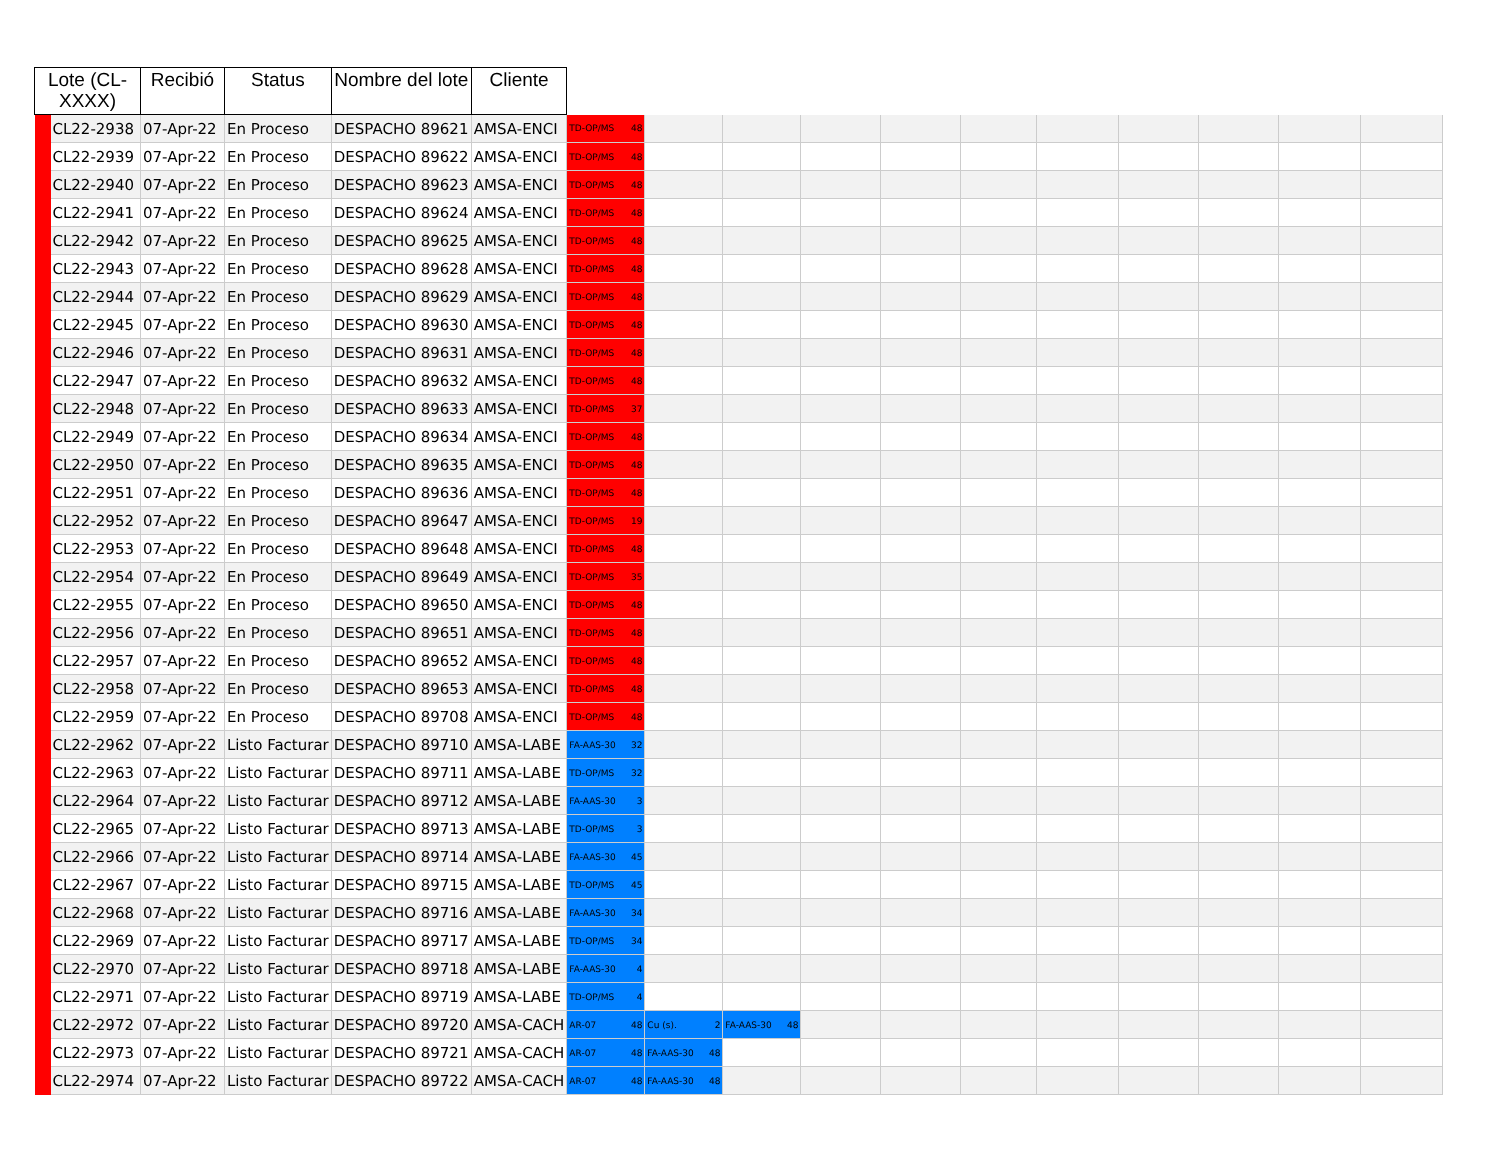| Lote (CL-XXXX) | | Recibió | Status | Nombre del lote | Cliente | | | | | | | | | | | |
| | CL22-2938 | 07-Apr-22 | En Proceso | DESPACHO 89621 | AMSA-ENCI | TD-OP/MS 48 | | | | | | | | | | |
| | CL22-2939 | 07-Apr-22 | En Proceso | DESPACHO 89622 | AMSA-ENCI | TD-OP/MS 48 | | | | | | | | | | |
| | CL22-2940 | 07-Apr-22 | En Proceso | DESPACHO 89623 | AMSA-ENCI | TD-OP/MS 48 | | | | | | | | | | |
| | CL22-2941 | 07-Apr-22 | En Proceso | DESPACHO 89624 | AMSA-ENCI | TD-OP/MS 48 | | | | | | | | | | |
| | CL22-2942 | 07-Apr-22 | En Proceso | DESPACHO 89625 | AMSA-ENCI | TD-OP/MS 48 | | | | | | | | | | |
| | CL22-2943 | 07-Apr-22 | En Proceso | DESPACHO 89628 | AMSA-ENCI | TD-OP/MS 48 | | | | | | | | | | |
| | CL22-2944 | 07-Apr-22 | En Proceso | DESPACHO 89629 | AMSA-ENCI | TD-OP/MS 48 | | | | | | | | | | |
| | CL22-2945 | 07-Apr-22 | En Proceso | DESPACHO 89630 | AMSA-ENCI | TD-OP/MS 48 | | | | | | | | | | |
| | CL22-2946 | 07-Apr-22 | En Proceso | DESPACHO 89631 | AMSA-ENCI | TD-OP/MS 48 | | | | | | | | | | |
| | CL22-2947 | 07-Apr-22 | En Proceso | DESPACHO 89632 | AMSA-ENCI | TD-OP/MS 48 | | | | | | | | | | |
| | CL22-2948 | 07-Apr-22 | En Proceso | DESPACHO 89633 | AMSA-ENCI | TD-OP/MS 37 | | | | | | | | | | |
| | CL22-2949 | 07-Apr-22 | En Proceso | DESPACHO 89634 | AMSA-ENCI | TD-OP/MS 48 | | | | | | | | | | |
| | CL22-2950 | 07-Apr-22 | En Proceso | DESPACHO 89635 | AMSA-ENCI | TD-OP/MS 48 | | | | | | | | | | |
| | CL22-2951 | 07-Apr-22 | En Proceso | DESPACHO 89636 | AMSA-ENCI | TD-OP/MS 48 | | | | | | | | | | |
| | CL22-2952 | 07-Apr-22 | En Proceso | DESPACHO 89647 | AMSA-ENCI | TD-OP/MS 19 | | | | | | | | | | |
| | CL22-2953 | 07-Apr-22 | En Proceso | DESPACHO 89648 | AMSA-ENCI | TD-OP/MS 48 | | | | | | | | | | |
| | CL22-2954 | 07-Apr-22 | En Proceso | DESPACHO 89649 | AMSA-ENCI | TD-OP/MS 35 | | | | | | | | | | |
| | CL22-2955 | 07-Apr-22 | En Proceso | DESPACHO 89650 | AMSA-ENCI | TD-OP/MS 48 | | | | | | | | | | |
| | CL22-2956 | 07-Apr-22 | En Proceso | DESPACHO 89651 | AMSA-ENCI | TD-OP/MS 48 | | | | | | | | | | |
| | CL22-2957 | 07-Apr-22 | En Proceso | DESPACHO 89652 | AMSA-ENCI | TD-OP/MS 48 | | | | | | | | | | |
| | CL22-2958 | 07-Apr-22 | En Proceso | DESPACHO 89653 | AMSA-ENCI | TD-OP/MS 48 | | | | | | | | | | |
| | CL22-2959 | 07-Apr-22 | En Proceso | DESPACHO 89708 | AMSA-ENCI | TD-OP/MS 48 | | | | | | | | | | |
| | CL22-2962 | 07-Apr-22 | Listo Facturar | DESPACHO 89710 | AMSA-LABE | FA-AAS-30 32 | | | | | | | | | | |
| | CL22-2963 | 07-Apr-22 | Listo Facturar | DESPACHO 89711 | AMSA-LABE | TD-OP/MS 32 | | | | | | | | | | |
| | CL22-2964 | 07-Apr-22 | Listo Facturar | DESPACHO 89712 | AMSA-LABE | FA-AAS-30 3 | | | | | | | | | | |
| | CL22-2965 | 07-Apr-22 | Listo Facturar | DESPACHO 89713 | AMSA-LABE | TD-OP/MS 3 | | | | | | | | | | |
| | CL22-2966 | 07-Apr-22 | Listo Facturar | DESPACHO 89714 | AMSA-LABE | FA-AAS-30 45 | | | | | | | | | | |
| | CL22-2967 | 07-Apr-22 | Listo Facturar | DESPACHO 89715 | AMSA-LABE | TD-OP/MS 45 | | | | | | | | | | |
| | CL22-2968 | 07-Apr-22 | Listo Facturar | DESPACHO 89716 | AMSA-LABE | FA-AAS-30 34 | | | | | | | | | | |
| | CL22-2969 | 07-Apr-22 | Listo Facturar | DESPACHO 89717 | AMSA-LABE | TD-OP/MS 34 | | | | | | | | | | |
| | CL22-2970 | 07-Apr-22 | Listo Facturar | DESPACHO 89718 | AMSA-LABE | FA-AAS-30 4 | | | | | | | | | | |
| | CL22-2971 | 07-Apr-22 | Listo Facturar | DESPACHO 89719 | AMSA-LABE | TD-OP/MS 4 | | | | | | | | | | |
| | CL22-2972 | 07-Apr-22 | Listo Facturar | DESPACHO 89720 | AMSA-CACH | AR-07 48 | Cu (s). 2 | FA-AAS-30 48 | | | | | | | | |
| | CL22-2973 | 07-Apr-22 | Listo Facturar | DESPACHO 89721 | AMSA-CACH | AR-07 48 | FA-AAS-30 48 | | | | | | | | | |
| | CL22-2974 | 07-Apr-22 | Listo Facturar | DESPACHO 89722 | AMSA-CACH | AR-07 48 | FA-AAS-30 48 | | | | | | | | | |